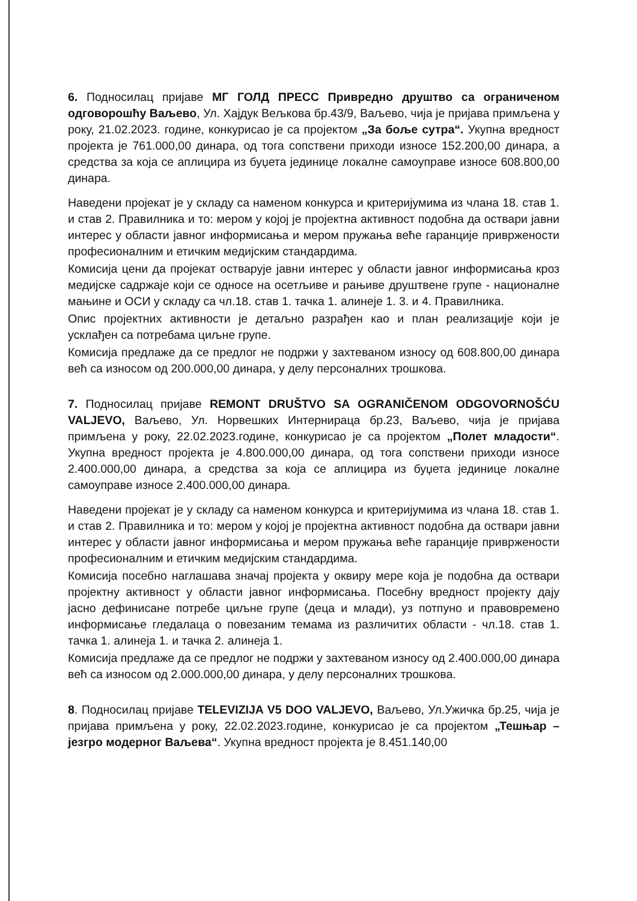6. Подносилац пријаве МГ ГОЛД ПРЕСС Привредно друштво са ограниченом одговорошћу Ваљево, Ул. Хајдук Вељкова бр.43/9, Ваљево, чија је пријава примљена у року, 21.02.2023. године, конкурисао је са пројектом „За боље сутра“. Укупна вредност пројекта је 761.000,00 динара, од тога сопствени приходи износе 152.200,00 динара, а средства за која се аплицира из буџета јединице локалне самоуправе износе 608.800,00 динара.
Наведени пројекат је у складу са наменом конкурса и критеријумима из члана 18. став 1. и став 2. Правилника и то: мером у којој је пројектна активност подобна да оствари јавни интерес у области јавног информисања и мером пружања веће гаранције привржености професионалним и етичким медијским стандардима.
Комисија цени да пројекат остварује јавни интерес у области јавног информисања кроз медијске садржаје који се односе на осетљиве и рањиве друштвене групе - националне мањине и ОСИ у складу са чл.18. став 1. тачка 1. алинеје 1. 3. и 4. Правилника.
Опис пројектних активности је детаљно разрађен као и план реализације који је усклађен са потребама циљне групе.
Комисија предлаже да се предлог не подржи у захтеваном износу од 608.800,00 динара већ са износом од 200.000,00 динара, у делу персоналних трошкова.
7. Подносилац пријаве REMONT DRUŠTVO SA OGRANIČENOM ODGOVORNOŠĆU VALJEVO, Ваљево, Ул. Норвешких Интернираца бр.23, Ваљево, чија је пријава примљена у року, 22.02.2023.године, конкурисао је са пројектом „Полет младости“. Укупна вредност пројекта је 4.800.000,00 динара, од тога сопствени приходи износе 2.400.000,00 динара, а средства за која се аплицира из буџета јединице локалне самоуправе износе 2.400.000,00 динара.
Наведени пројекат је у складу са наменом конкурса и критеријумима из члана 18. став 1. и став 2. Правилника и то: мером у којој је пројектна активност подобна да оствари јавни интерес у области јавног информисања и мером пружања веће гаранције привржености професионалним и етичким медијским стандардима.
Комисија посебно наглашава значај пројекта у оквиру мере која је подобна да оствари пројектну активност у области јавног информисања. Посебну вредност пројекту дају јасно дефинисане потребе циљне групе (деца и млади), уз потпуно и правовремено информисање гледалаца о повезаним темама из различитих области - чл.18. став 1. тачка 1. алинеја 1. и тачка 2. алинеја 1.
Комисија предлаже да се предлог не подржи у захтеваном износу од 2.400.000,00 динара већ са износом од 2.000.000,00 динара, у делу персоналних трошкова.
8. Подносилац пријаве TELEVIZIJA V5 DOO VALJEVO, Ваљево, Ул.Ужичка бр.25, чија је пријава примљена у року, 22.02.2023.године, конкурисао је са пројектом „Тешњар – језгро модерног Ваљева“. Укупна вредност пројекта је 8.451.140,00